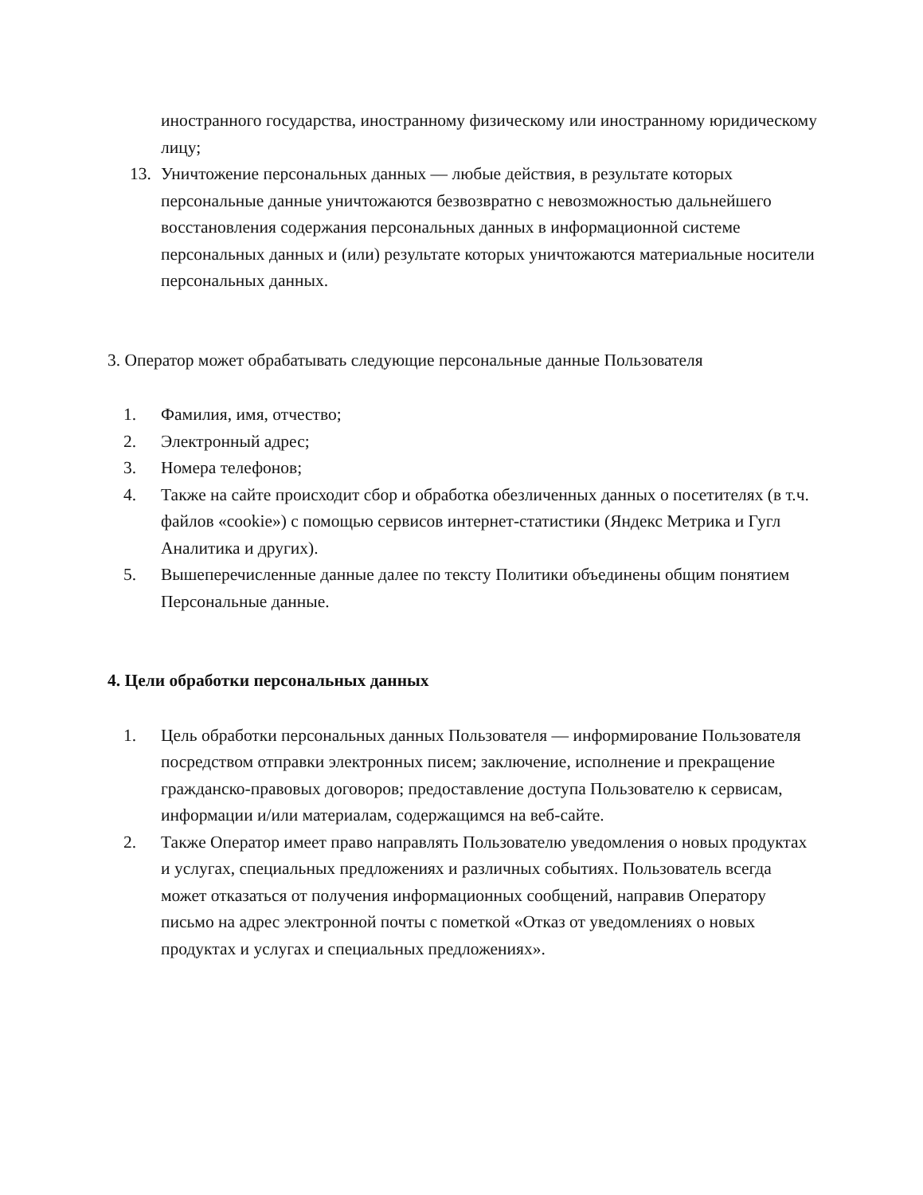иностранного государства, иностранному физическому или иностранному юридическому лицу;
13. Уничтожение персональных данных — любые действия, в результате которых персональные данные уничтожаются безвозвратно с невозможностью дальнейшего восстановления содержания персональных данных в информационной системе персональных данных и (или) результате которых уничтожаются материальные носители персональных данных.
3. Оператор может обрабатывать следующие персональные данные Пользователя
1. Фамилия, имя, отчество;
2. Электронный адрес;
3. Номера телефонов;
4. Также на сайте происходит сбор и обработка обезличенных данных о посетителях (в т.ч. файлов «cookie») с помощью сервисов интернет-статистики (Яндекс Метрика и Гугл Аналитика и других).
5. Вышеперечисленные данные далее по тексту Политики объединены общим понятием Персональные данные.
4. Цели обработки персональных данных
1. Цель обработки персональных данных Пользователя — информирование Пользователя посредством отправки электронных писем; заключение, исполнение и прекращение гражданско-правовых договоров; предоставление доступа Пользователю к сервисам, информации и/или материалам, содержащимся на веб-сайте.
2. Также Оператор имеет право направлять Пользователю уведомления о новых продуктах и услугах, специальных предложениях и различных событиях. Пользователь всегда может отказаться от получения информационных сообщений, направив Оператору письмо на адрес электронной почты с пометкой «Отказ от уведомлениях о новых продуктах и услугах и специальных предложениях».